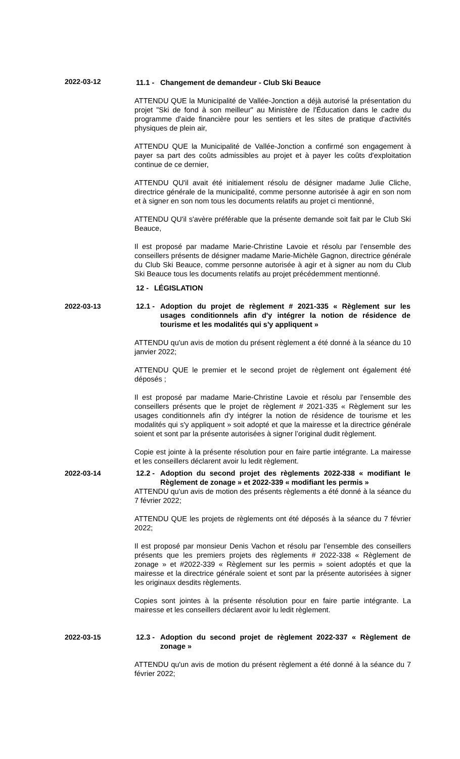2022-03-12 11.1 - Changement de demandeur - Club Ski Beauce
ATTENDU QUE la Municipalité de Vallée-Jonction a déjà autorisé la présentation du projet "Ski de fond à son meilleur" au Ministère de l'Éducation dans le cadre du programme d'aide financière pour les sentiers et les sites de pratique d'activités physiques de plein air,
ATTENDU QUE la Municipalité de Vallée-Jonction a confirmé son engagement à payer sa part des coûts admissibles au projet et à payer les coûts d'exploitation continue de ce dernier,
ATTENDU QU'il avait été initialement résolu de désigner madame Julie Cliche, directrice générale de la municipalité, comme personne autorisée à agir en son nom et à signer en son nom tous les documents relatifs au projet ci mentionné,
ATTENDU QU'il s'avère préférable que la présente demande soit fait par le Club Ski Beauce,
Il est proposé par madame Marie-Christine Lavoie et résolu par l’ensemble des conseillers présents de désigner madame Marie-Michèle Gagnon, directrice générale du Club Ski Beauce, comme personne autorisée à agir et à signer au nom du Club Ski Beauce tous les documents relatifs au projet précédemment mentionné.
12 - LÉGISLATION
2022-03-13 12.1 - Adoption du projet de règlement # 2021-335 « Règlement sur les usages conditionnels afin d'y intégrer la notion de résidence de tourisme et les modalités qui s'y appliquent »
ATTENDU qu'un avis de motion du présent règlement a été donné à la séance du 10 janvier 2022;
ATTENDU QUE le premier et le second projet de règlement ont également été déposés ;
Il est proposé par madame Marie-Christine Lavoie et résolu par l’ensemble des conseillers présents que le projet de règlement # 2021-335 « Règlement sur les usages conditionnels afin d'y intégrer la notion de résidence de tourisme et les modalités qui s'y appliquent » soit adopté et que la mairesse et la directrice générale soient et sont par la présente autorisées à signer l’original dudit règlement.
Copie est jointe à la présente résolution pour en faire partie intégrante. La mairesse et les conseillers déclarent avoir lu ledit règlement.
2022-03-14 12.2 - Adoption du second projet des règlements 2022-338 « modifiant le Règlement de zonage » et 2022-339 « modifiant les permis »
ATTENDU qu'un avis de motion des présents règlements a été donné à la séance du 7 février 2022;
ATTENDU QUE les projets de règlements ont été déposés à la séance du 7 février 2022;
Il est proposé par monsieur Denis Vachon et résolu par l’ensemble des conseillers présents que les premiers projets des règlements # 2022-338 « Règlement de zonage » et #2022-339 « Règlement sur les permis » soient adoptés et que la mairesse et la directrice générale soient et sont par la présente autorisées à signer les originaux desdits règlements.
Copies sont jointes à la présente résolution pour en faire partie intégrante. La mairesse et les conseillers déclarent avoir lu ledit règlement.
2022-03-15 12.3 - Adoption du second projet de règlement 2022-337 « Règlement de zonage »
ATTENDU qu'un avis de motion du présent règlement a été donné à la séance du 7 février 2022;